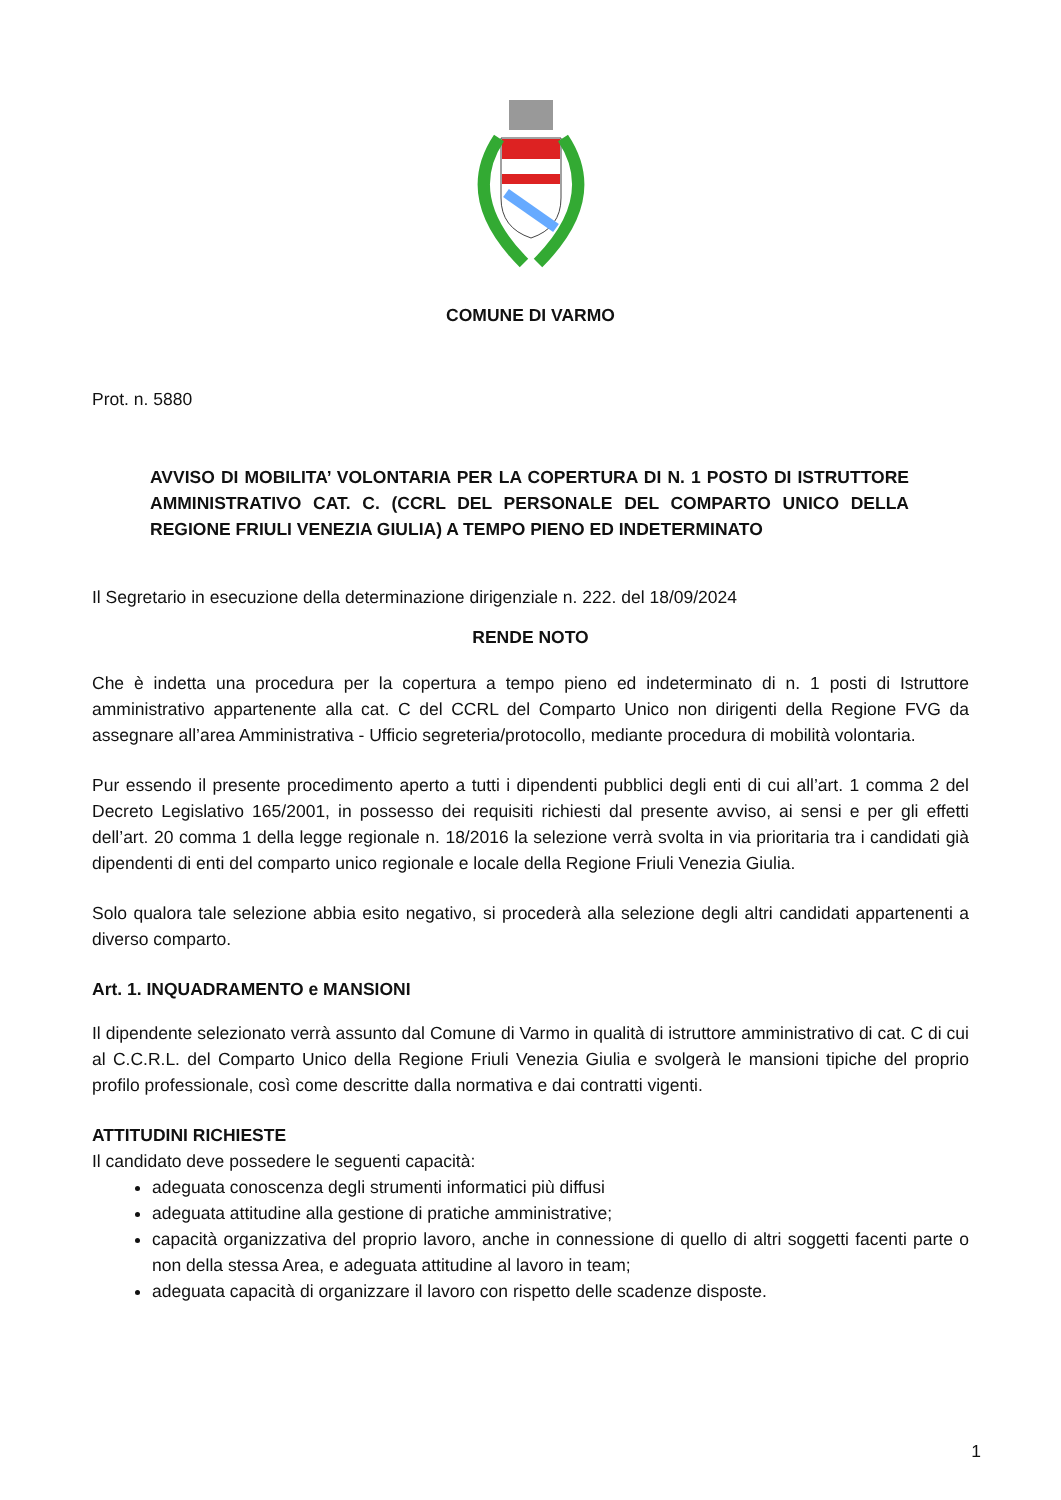COMUNE DI VARMO
Prot. n. 5880
AVVISO DI MOBILITA’ VOLONTARIA PER LA COPERTURA DI N. 1 POSTO DI ISTRUTTORE AMMINISTRATIVO CAT. C. (CCRL DEL PERSONALE DEL COMPARTO UNICO DELLA REGIONE FRIULI VENEZIA GIULIA) A TEMPO PIENO ED INDETERMINATO
Il Segretario in esecuzione della determinazione dirigenziale n. 222. del 18/09/2024
RENDE NOTO
Che è indetta una procedura per la copertura a tempo pieno ed indeterminato di n. 1 posti di Istruttore amministrativo appartenente alla cat. C del CCRL del Comparto Unico non dirigenti della Regione FVG da assegnare all’area Amministrativa - Ufficio segreteria/protocollo, mediante procedura di mobilità volontaria.
Pur essendo il presente procedimento aperto a tutti i dipendenti pubblici degli enti di cui all’art. 1 comma 2 del Decreto Legislativo 165/2001, in possesso dei requisiti richiesti dal presente avviso, ai sensi e per gli effetti dell’art. 20 comma 1 della legge regionale n. 18/2016 la selezione verrà svolta in via prioritaria tra i candidati già dipendenti di enti del comparto unico regionale e locale della Regione Friuli Venezia Giulia.
Solo qualora tale selezione abbia esito negativo, si procederà alla selezione degli altri candidati appartenenti a diverso comparto.
Art. 1. INQUADRAMENTO e MANSIONI
Il dipendente selezionato verrà assunto dal Comune di Varmo in qualità di istruttore amministrativo di cat. C di cui al C.C.R.L. del Comparto Unico della Regione Friuli Venezia Giulia e svolgerà le mansioni tipiche del proprio profilo professionale, così come descritte dalla normativa e dai contratti vigenti.
ATTITUDINI RICHIESTE
Il candidato deve possedere le seguenti capacità:
adeguata conoscenza degli strumenti informatici più diffusi
adeguata attitudine alla gestione di pratiche amministrative;
capacità organizzativa del proprio lavoro, anche in connessione di quello di altri soggetti facenti parte o non della stessa Area, e adeguata attitudine al lavoro in team;
adeguata capacità di organizzare il lavoro con rispetto delle scadenze disposte.
1